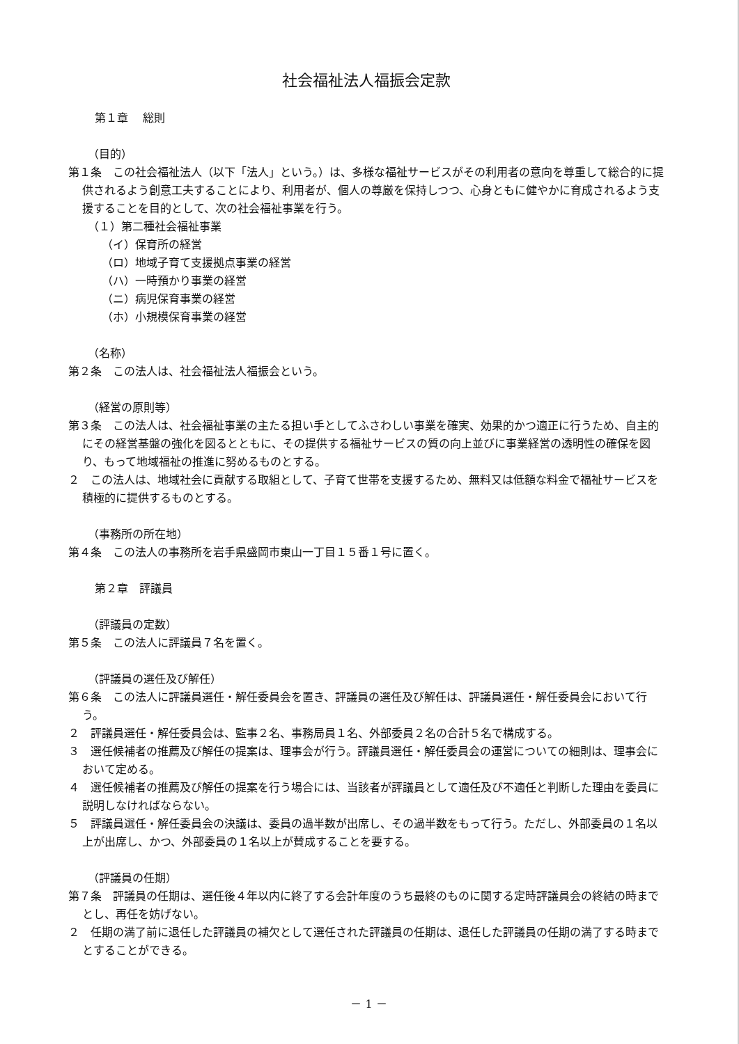社会福祉法人福振会定款
第１章　 総則
（目的）
第１条　この社会福祉法人（以下「法人」という。）は、多様な福祉サービスがその利用者の意向を尊重して総合的に提供されるよう創意工夫することにより、利用者が、個人の尊厳を保持しつつ、心身ともに健やかに育成されるよう支援することを目的として、次の社会福祉事業を行う。
（１）第二種社会福祉事業
（イ）保育所の経営
（ロ）地域子育て支援拠点事業の経営
（ハ）一時預かり事業の経営
（ニ）病児保育事業の経営
（ホ）小規模保育事業の経営
（名称）
第２条　この法人は、社会福祉法人福振会という。
（経営の原則等）
第３条　この法人は、社会福祉事業の主たる担い手としてふさわしい事業を確実、効果的かつ適正に行うため、自主的にその経営基盤の強化を図るとともに、その提供する福祉サービスの質の向上並びに事業経営の透明性の確保を図り、もって地域福祉の推進に努めるものとする。
２　この法人は、地域社会に貢献する取組として、子育て世帯を支援するため、無料又は低額な料金で福祉サービスを積極的に提供するものとする。
（事務所の所在地）
第４条　この法人の事務所を岩手県盛岡市東山一丁目１５番１号に置く。
第２章　評議員
（評議員の定数）
第５条　この法人に評議員７名を置く。
（評議員の選任及び解任）
第６条　この法人に評議員選任・解任委員会を置き、評議員の選任及び解任は、評議員選任・解任委員会において行う。
２　評議員選任・解任委員会は、監事２名、事務局員１名、外部委員２名の合計５名で構成する。
３　選任候補者の推薦及び解任の提案は、理事会が行う。評議員選任・解任委員会の運営についての細則は、理事会において定める。
４　選任候補者の推薦及び解任の提案を行う場合には、当該者が評議員として適任及び不適任と判断した理由を委員に説明しなければならない。
５　評議員選任・解任委員会の決議は、委員の過半数が出席し、その過半数をもって行う。ただし、外部委員の１名以上が出席し、かつ、外部委員の１名以上が賛成することを要する。
（評議員の任期）
第７条　評議員の任期は、選任後４年以内に終了する会計年度のうち最終のものに関する定時評議員会の終結の時までとし、再任を妨げない。
２　任期の満了前に退任した評議員の補欠として選任された評議員の任期は、退任した評議員の任期の満了する時までとすることができる。
－ 1 －